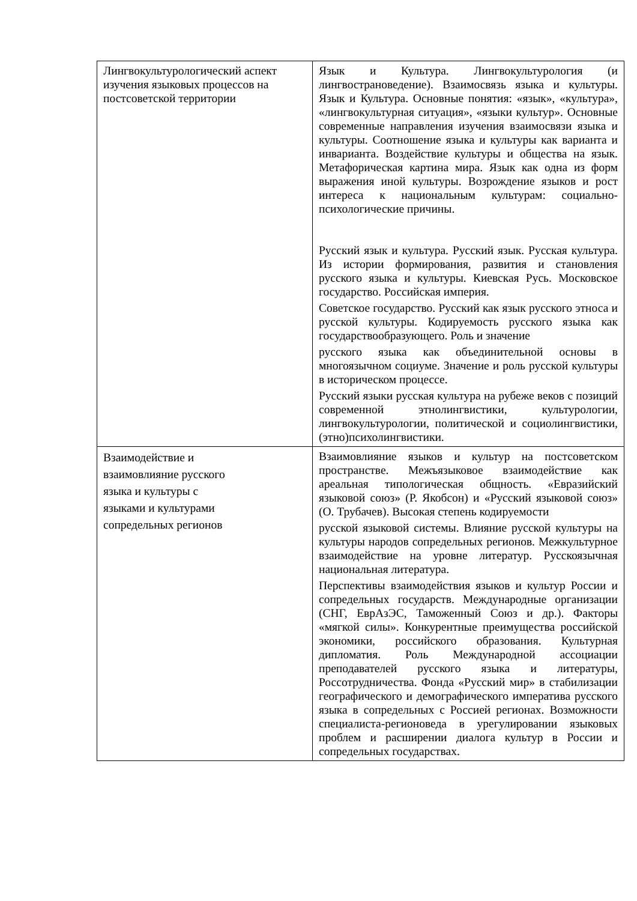| Лингвокультурологический аспект изучения языковых процессов на постсоветской территории | Язык и Культура. Лингвокультурология (и лингвострановедение). Взаимосвязь языка и культуры. Язык и Культура. Основные понятия: «язык», «культура», «лингвокультурная ситуация», «языки культур». Основные современные направления изучения взаимосвязи языка и культуры. Соотношение языка и культуры как варианта и инварианта. Воздействие культуры и общества на язык. Метафорическая картина мира. Язык как одна из форм выражения иной культуры. Возрождение языков и рост интереса к национальным культурам: социально- психологические причины. Русский язык и культура. Русский язык. Русская культура. Из истории формирования, развития и становления русского языка и культуры. Киевская Русь. Московское государство. Российская империя. Советское государство. Русский как язык русского этноса и русской культуры. Кодируемость русского языка как государствообразующего. Роль и значение русского языка как объединительной основы в многоязычном социуме. Значение и роль русской культуры в историческом процессе. Русский языки русская культура на рубеже веков с позиций современной этнолингвистики, культурологии, лингвокультурологии, политической и социолингвистики, (этно)психолингвистики. |
| Взаимодействие и взаимовлияние русского языка и культуры с языками и культурами сопредельных регионов | Взаимовлияние языков и культур на постсоветском пространстве. Межъязыковое взаимодействие как ареальная типологическая общность. «Евразийский языковой союз» (Р. Якобсон) и «Русский языковой союз» (О. Трубачев). Высокая степень кодируемости русской языковой системы. Влияние русской культуры на культуры народов сопредельных регионов. Межкультурное взаимодействие на уровне литератур. Русскоязычная национальная литература. Перспективы взаимодействия языков и культур России и сопредельных государств. Международные организации (СНГ, ЕврАзЭС, Таможенный Союз и др.). Факторы «мягкой силы». Конкурентные преимущества российской экономики, российского образования. Культурная дипломатия. Роль Международной ассоциации преподавателей русского языка и литературы, Россотрудничества. Фонда «Русский мир» в стабилизации географического и демографического императива русского языка в сопредельных с Россией регионах. Возможности специалиста-регионоведа в урегулировании языковых проблем и расширении диалога культур в России и сопредельных государствах. |